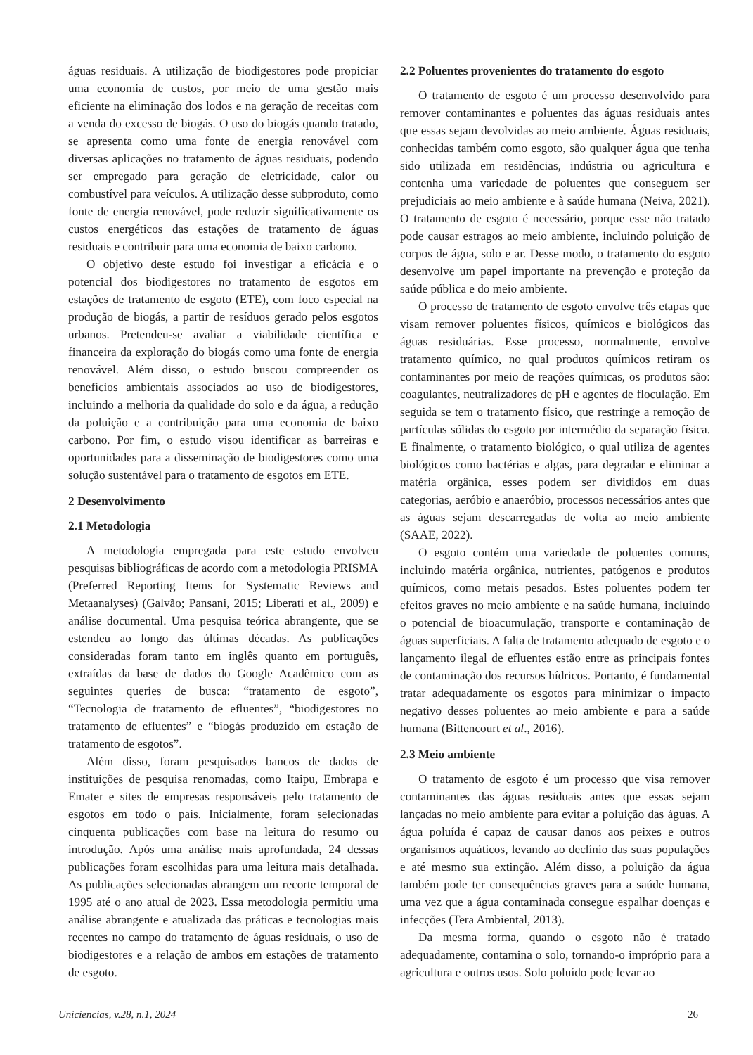águas residuais. A utilização de biodigestores pode propiciar uma economia de custos, por meio de uma gestão mais eficiente na eliminação dos lodos e na geração de receitas com a venda do excesso de biogás. O uso do biogás quando tratado, se apresenta como uma fonte de energia renovável com diversas aplicações no tratamento de águas residuais, podendo ser empregado para geração de eletricidade, calor ou combustível para veículos. A utilização desse subproduto, como fonte de energia renovável, pode reduzir significativamente os custos energéticos das estações de tratamento de águas residuais e contribuir para uma economia de baixo carbono.
O objetivo deste estudo foi investigar a eficácia e o potencial dos biodigestores no tratamento de esgotos em estações de tratamento de esgoto (ETE), com foco especial na produção de biogás, a partir de resíduos gerado pelos esgotos urbanos. Pretendeu-se avaliar a viabilidade científica e financeira da exploração do biogás como uma fonte de energia renovável. Além disso, o estudo buscou compreender os benefícios ambientais associados ao uso de biodigestores, incluindo a melhoria da qualidade do solo e da água, a redução da poluição e a contribuição para uma economia de baixo carbono. Por fim, o estudo visou identificar as barreiras e oportunidades para a disseminação de biodigestores como uma solução sustentável para o tratamento de esgotos em ETE.
2 Desenvolvimento
2.1 Metodologia
A metodologia empregada para este estudo envolveu pesquisas bibliográficas de acordo com a metodologia PRISMA (Preferred Reporting Items for Systematic Reviews and Metaanalyses) (Galvão; Pansani, 2015; Liberati et al., 2009) e análise documental. Uma pesquisa teórica abrangente, que se estendeu ao longo das últimas décadas. As publicações consideradas foram tanto em inglês quanto em português, extraídas da base de dados do Google Acadêmico com as seguintes queries de busca: “tratamento de esgoto”, “Tecnologia de tratamento de efluentes”, “biodigestores no tratamento de efluentes” e “biogás produzido em estação de tratamento de esgotos”.
Além disso, foram pesquisados bancos de dados de instituições de pesquisa renomadas, como Itaipu, Embrapa e Emater e sites de empresas responsáveis pelo tratamento de esgotos em todo o país. Inicialmente, foram selecionadas cinquenta publicações com base na leitura do resumo ou introdução. Após uma análise mais aprofundada, 24 dessas publicações foram escolhidas para uma leitura mais detalhada. As publicações selecionadas abrangem um recorte temporal de 1995 até o ano atual de 2023. Essa metodologia permitiu uma análise abrangente e atualizada das práticas e tecnologias mais recentes no campo do tratamento de águas residuais, o uso de biodigestores e a relação de ambos em estações de tratamento de esgoto.
2.2 Poluentes provenientes do tratamento do esgoto
O tratamento de esgoto é um processo desenvolvido para remover contaminantes e poluentes das águas residuais antes que essas sejam devolvidas ao meio ambiente. Águas residuais, conhecidas também como esgoto, são qualquer água que tenha sido utilizada em residências, indústria ou agricultura e contenha uma variedade de poluentes que conseguem ser prejudiciais ao meio ambiente e à saúde humana (Neiva, 2021). O tratamento de esgoto é necessário, porque esse não tratado pode causar estragos ao meio ambiente, incluindo poluição de corpos de água, solo e ar. Desse modo, o tratamento do esgoto desenvolve um papel importante na prevenção e proteção da saúde pública e do meio ambiente.
O processo de tratamento de esgoto envolve três etapas que visam remover poluentes físicos, químicos e biológicos das águas residuárias. Esse processo, normalmente, envolve tratamento químico, no qual produtos químicos retiram os contaminantes por meio de reações químicas, os produtos são: coagulantes, neutralizadores de pH e agentes de floculação. Em seguida se tem o tratamento físico, que restringe a remoção de partículas sólidas do esgoto por intermédio da separação física. E finalmente, o tratamento biológico, o qual utiliza de agentes biológicos como bactérias e algas, para degradar e eliminar a matéria orgânica, esses podem ser divididos em duas categorias, aeróbio e anaeróbio, processos necessários antes que as águas sejam descarregadas de volta ao meio ambiente (SAAE, 2022).
O esgoto contém uma variedade de poluentes comuns, incluindo matéria orgânica, nutrientes, patógenos e produtos químicos, como metais pesados. Estes poluentes podem ter efeitos graves no meio ambiente e na saúde humana, incluindo o potencial de bioacumulação, transporte e contaminação de águas superficiais. A falta de tratamento adequado de esgoto e o lançamento ilegal de efluentes estão entre as principais fontes de contaminação dos recursos hídricos. Portanto, é fundamental tratar adequadamente os esgotos para minimizar o impacto negativo desses poluentes ao meio ambiente e para a saúde humana (Bittencourt et al., 2016).
2.3 Meio ambiente
O tratamento de esgoto é um processo que visa remover contaminantes das águas residuais antes que essas sejam lançadas no meio ambiente para evitar a poluição das águas. A água poluída é capaz de causar danos aos peixes e outros organismos aquáticos, levando ao declínio das suas populações e até mesmo sua extinção. Além disso, a poluição da água também pode ter consequências graves para a saúde humana, uma vez que a água contaminada consegue espalhar doenças e infecções (Tera Ambiental, 2013).
Da mesma forma, quando o esgoto não é tratado adequadamente, contamina o solo, tornando-o impróprio para a agricultura e outros usos. Solo poluído pode levar ao
Uniciencias, v.28, n.1, 2024 26